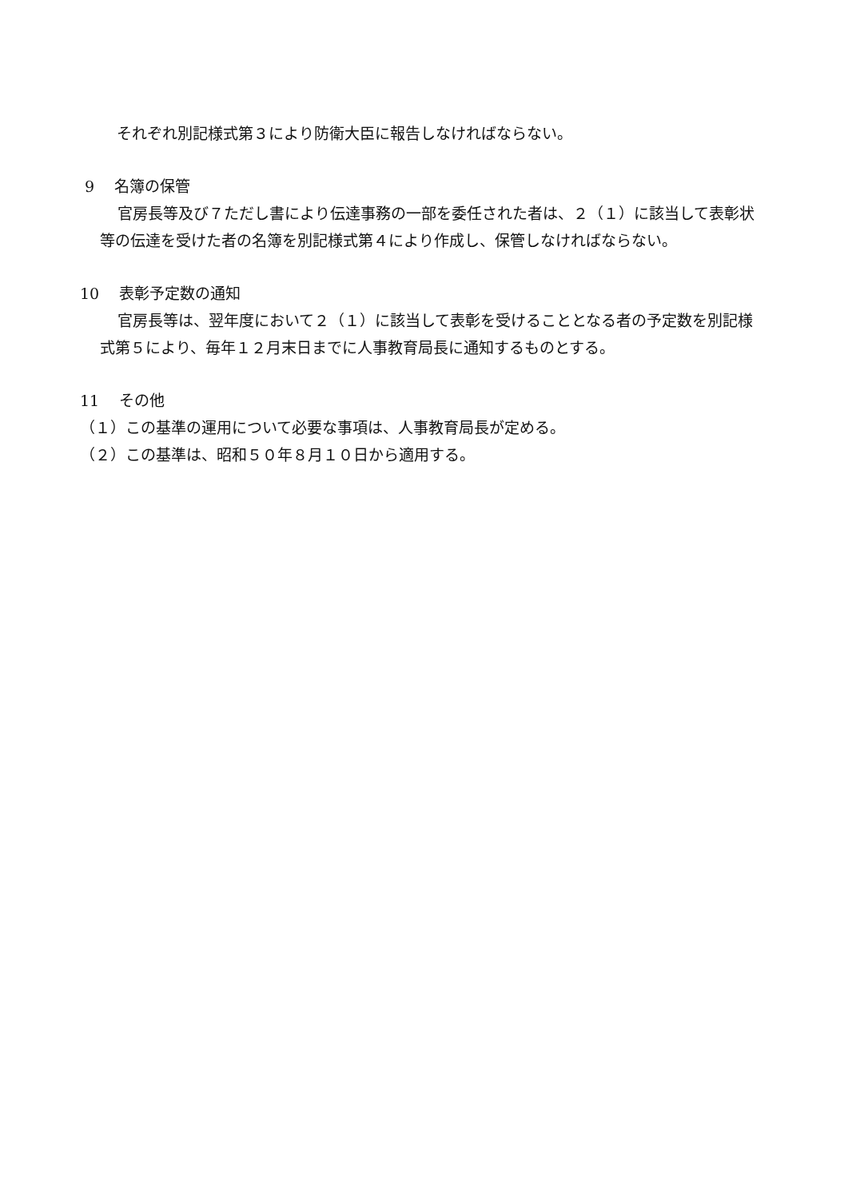それぞれ別記様式第３により防衛大臣に報告しなければならない。
9　 名簿の保管
官房長等及び７ただし書により伝達事務の一部を委任された者は、２（１）に該当して表彰状等の伝達を受けた者の名簿を別記様式第４により作成し、保管しなければならない。
10　 表彰予定数の通知
官房長等は、翌年度において２（１）に該当して表彰を受けることとなる者の予定数を別記様式第５により、毎年１２月末日までに人事教育局長に通知するものとする。
11　 その他
（１）この基準の運用について必要な事項は、人事教育局長が定める。
（２）この基準は、昭和５０年８月１０日から適用する。